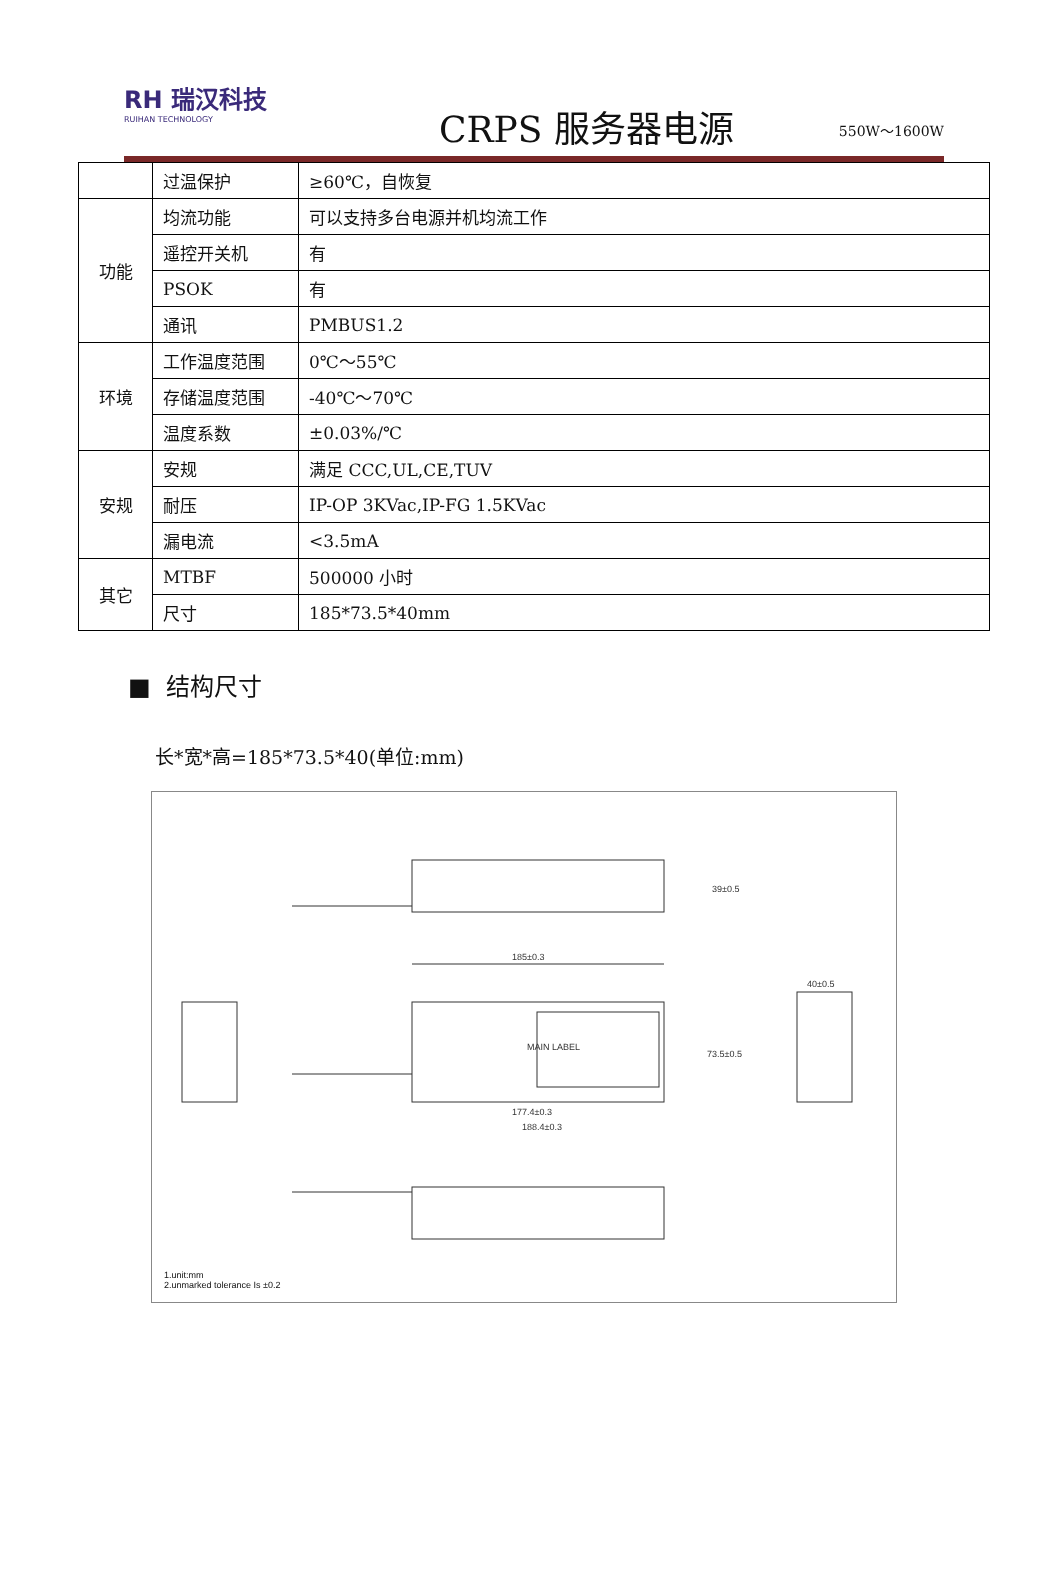RH 瑞汉科技
RUIHAN TECHNOLOGY
CRPS 服务器电源
550W～1600W
| | 过温保护 | ≥60℃，自恢复 |
| 功能 | 均流功能 | 可以支持多台电源并机均流工作 |
| | 遥控开关机 | 有 |
| | PSOK | 有 |
| | 通讯 | PMBUS1.2 |
| 环境 | 工作温度范围 | 0℃～55℃ |
| | 存储温度范围 | -40℃～70℃ |
| | 温度系数 | ±0.03%/℃ |
| 安规 | 安规 | 满足 CCC,UL,CE,TUV |
| | 耐压 | IP-OP 3KVac,IP-FG 1.5KVac |
| | 漏电流 | <3.5mA |
| 其它 | MTBF | 500000 小时 |
| | 尺寸 | 185*73.5*40mm |
■ 结构尺寸
长*宽*高=185*73.5*40(单位:mm)
185±0.3
39±0.5
MAIN LABEL
177.4±0.3
188.4±0.3
73.5±0.5
40±0.5
1.unit:mm
2.unmarked tolerance Is ±0.2